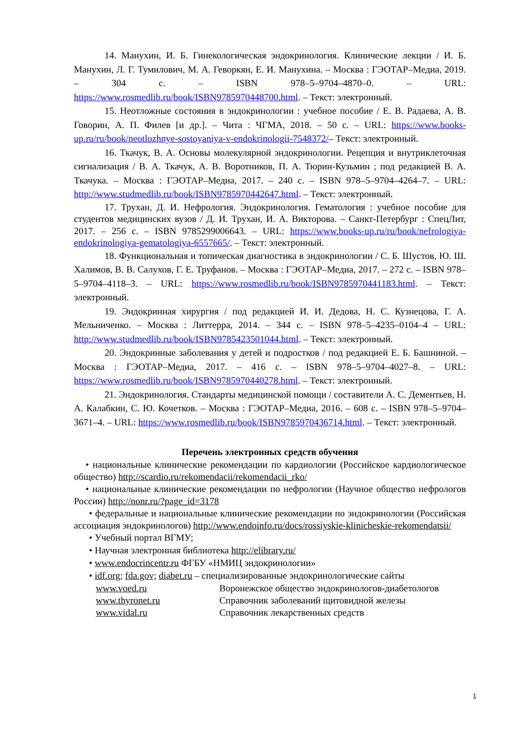14. Манухин, И. Б. Гинекологическая эндокринология. Клинические лекции / И. Б. Манухин, Л. Г. Тумилович, М. А. Геворкян, Е. И. Манухина. – Москва : ГЭОТАР–Медиа, 2019. – 304 с. – ISBN 978–5–9704–4870–0. – URL: https://www.rosmedlib.ru/book/ISBN9785970448700.html. – Текст: электронный.
15. Неотложные состояния в эндокринологии : учебное пособие / Е. В. Радаева, А. В. Говорин, А. П. Филев [и др.]. – Чита : ЧГМА, 2018. – 50 с. – URL: https://www.books-up.ru/ru/book/neotlozhnye-sostoyaniya-v-endokrinologii-7548372/– Текст: электронный.
16. Ткачук, В. А. Основы молекулярной эндокринологии. Рецепция и внутриклеточная сигнализация / В. А. Ткачук, А. В. Воротников, П. А. Тюрин-Кузьмин ; под редакцией В. А. Ткачука. – Москва : ГЭОТАР–Медиа, 2017. – 240 с. – ISBN 978–5–9704–4264–7. – URL: http://www.studmedlib.ru/book/ISBN9785970442647.html. – Текст: электронный.
17. Трухан, Д. И. Нефрология. Эндокринология. Гематология : учебное пособие для студентов медицинских вузов / Д. И. Трухан, И. А. Викторова. – Санкт-Петербург : СпецЛит, 2017. – 256 с. – ISBN 9785299006643. – URL: https://www.books-up.ru/ru/book/nefrologiya-endokrinologiya-gematologiya-6557665/. – Текст: электронный.
18. Функциональная и топическая диагностика в эндокринологии / С. Б. Шустов, Ю. Ш. Халимов, В. В. Салухов, Г. Е. Труфанов. – Москва : ГЭОТАР–Медиа, 2017. – 272 с. – ISBN 978–5–9704–4118–3. – URL: https://www.rosmedlib.ru/book/ISBN9785970441183.html. – Текст: электронный.
19. Эндокринная хирургия / под редакцией И. И. Дедова, Н. С. Кузнецова, Г. А. Мельниченко. – Москва : Литтерра, 2014. – 344 с. – ISBN 978–5–4235–0104–4 – URL: http://www.studmedlib.ru/book/ISBN9785423501044.html. – Текст: электронный.
20. Эндокринные заболевания у детей и подростков / под редакцией Е. Б. Башниной. – Москва : ГЭОТАР–Медиа, 2017. – 416 с. – ISBN 978–5–9704–4027–8. – URL: https://www.rosmedlib.ru/book/ISBN9785970440278.html. – Текст: электронный.
21. Эндокринология. Стандарты медицинской помощи / составители А. С. Дементьев, Н. А. Калабкин, С. Ю. Кочетков. – Москва : ГЭОТАР–Медиа, 2016. – 608 с. – ISBN 978–5–9704–3671–4. – URL: https://www.rosmedlib.ru/book/ISBN9785970436714.html. – Текст: электронный.
Перечень электронных средств обучения
• национальные клинические рекомендации по кардиологии (Российское кардиологическое общество) http://scardio.ru/rekomendacii/rekomendacii_rko/
• национальные клинические рекомендации по нефрологии (Научное общество нефрологов России) http://nonr.ru/?page_id=3178
• федеральные и национальные клинические рекомендации по эндокринологии (Российская ассоциация эндокринологов) http://www.endoinfo.ru/docs/rossiyskie-klinicheskie-rekomendatsii/
• Учебный портал ВГМУ;
• Научная электронная библиотека http://elibrary.ru/
• www.endocrincentr.ru ФГБУ «НМИЦ эндокринологии»
• idf.org; fda.gov; diabet.ru – специализированные эндокринологические сайты
www.voed.ru Воронежское общество эндокринологов-диабетологов
www.thyronet.ru Справочник заболеваний щитовидной железы
www.vidal.ru Справочник лекарственных средств
1